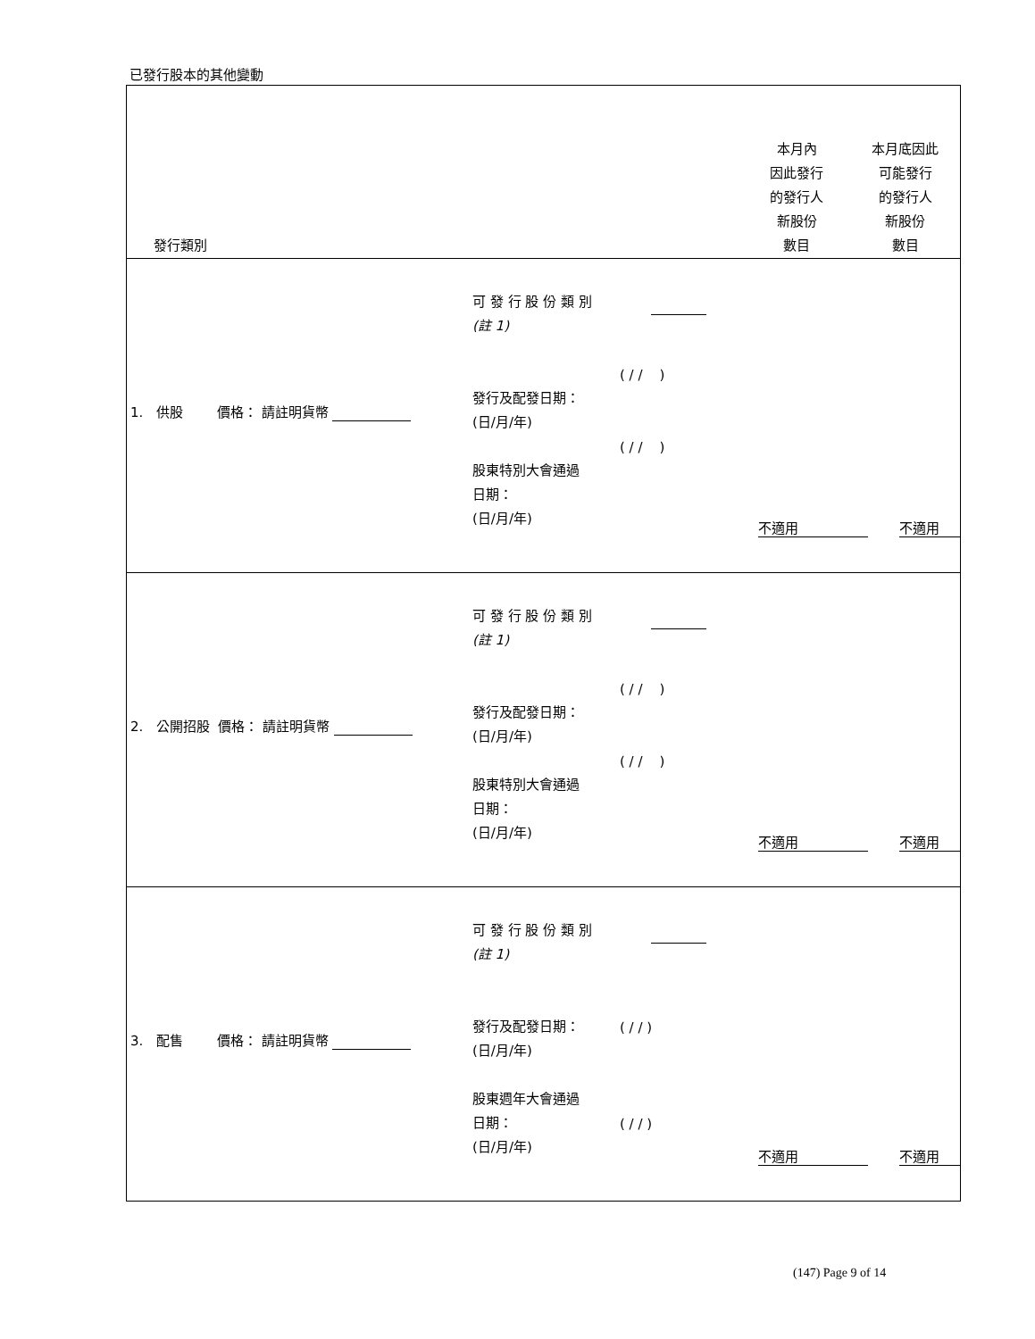已發行股本的其他變動
| 發行類別 | 本月內 因此發行 的發行人 新股份 數目 | 本月底因此 可能發行 的發行人 新股份 數目 |
| --- | --- | --- |
| 1. 供股 價格： 請註明貨幣 可 發 行 股 份 類 別 (註 1) 發行及配發日期： (日/月/年) 股東特別大會通過 日期： (日/月/年) ( / / ) ( / / ) 不適用 不適用 | | |
| 2. 公開招股 價格： 請註明貨幣 可 發 行 股 份 類 別 (註 1) 發行及配發日期： (日/月/年) 股東特別大會通過 日期： (日/月/年) ( / / ) ( / / ) 不適用 不適用 | | |
| 3. 配售 價格： 請註明貨幣 可 發 行 股 份 類 別 (註 1) 發行及配發日期： (日/月/年) 股東週年大會通過 日期： (日/月/年) ( / / ) ( / / ) 不適用 不適用 | | |
(147) Page 9 of 14